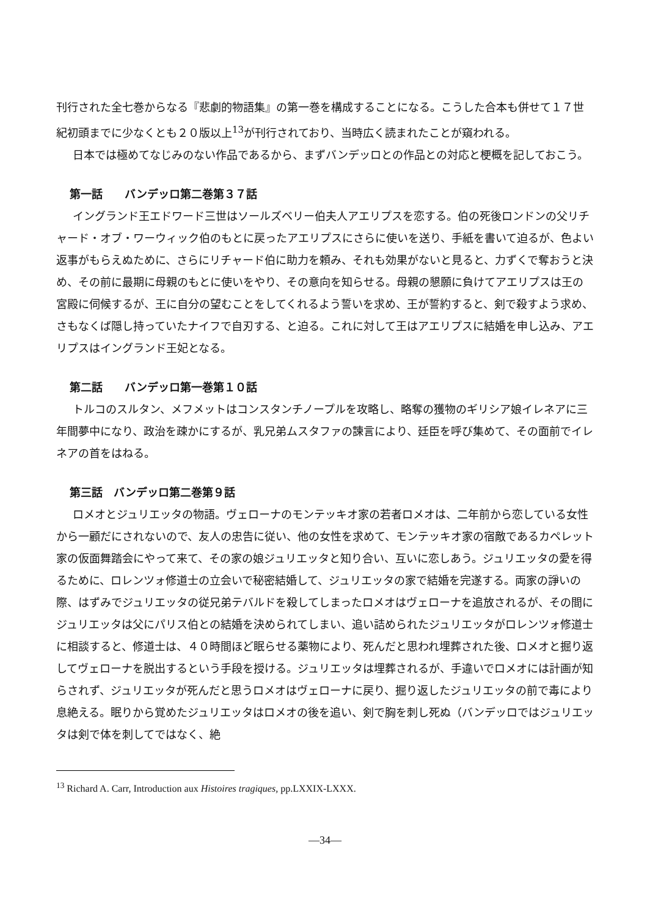刊行された全七巻からなる『悲劇的物語集』の第一巻を構成することになる。こうした合本も併せて１７世紀初頭までに少なくとも２０版以上<sup>13</sup>が刊行されており、当時広く読まれたことが窺われる。
日本では極めてなじみのない作品であるから、まずバンデッロとの作品との対応と梗概を記しておこう。
第一話　　バンデッロ第二巻第３７話
イングランド王エドワード三世はソールズベリー伯夫人アエリプスを恋する。伯の死後ロンドンの父リチャード・オブ・ワーウィック伯のもとに戻ったアエリプスにさらに使いを送り、手紙を書いて迫るが、色よい返事がもらえぬために、さらにリチャード伯に助力を頼み、それも効果がないと見ると、力ずくで奪おうと決め、その前に最期に母親のもとに使いをやり、その意向を知らせる。母親の懇願に負けてアエリプスは王の宮殿に伺候するが、王に自分の望むことをしてくれるよう誓いを求め、王が誓約すると、剣で殺すよう求め、さもなくば隠し持っていたナイフで自刃する、と迫る。これに対して王はアエリプスに結婚を申し込み、アエリプスはイングランド王妃となる。
第二話　　バンデッロ第一巻第１０話
トルコのスルタン、メフメットはコンスタンチノープルを攻略し、略奪の獲物のギリシア娘イレネアに三年間夢中になり、政治を疎かにするが、乳兄弟ムスタファの諫言により、廷臣を呼び集めて、その面前でイレネアの首をはねる。
第三話　バンデッロ第二巻第９話
ロメオとジュリエッタの物語。ヴェローナのモンテッキオ家の若者ロメオは、二年前から恋している女性から一顧だにされないので、友人の忠告に従い、他の女性を求めて、モンテッキオ家の宿敵であるカペレット家の仮面舞踏会にやって来て、その家の娘ジュリエッタと知り合い、互いに恋しあう。ジュリエッタの愛を得るために、ロレンツォ修道士の立会いで秘密結婚して、ジュリエッタの家で結婚を完遂する。両家の諍いの際、はずみでジュリエッタの従兄弟テバルドを殺してしまったロメオはヴェローナを追放されるが、その間にジュリエッタは父にパリス伯との結婚を決められてしまい、追い詰められたジュリエッタがロレンツォ修道士に相談すると、修道士は、４０時間ほど眠らせる薬物により、死んだと思われ埋葬された後、ロメオと掘り返してヴェローナを脱出するという手段を授ける。ジュリエッタは埋葬されるが、手違いでロメオには計画が知らされず、ジュリエッタが死んだと思うロメオはヴェローナに戻り、掘り返したジュリエッタの前で毒により息絶える。眠りから覚めたジュリエッタはロメオの後を追い、剣で胸を刺し死ぬ（バンデッロではジュリエッタは剣で体を刺してではなく、絶
<sup>13</sup> Richard A. Carr, Introduction aux Histoires tragiques, pp.LXXIX-LXXX.
—34—